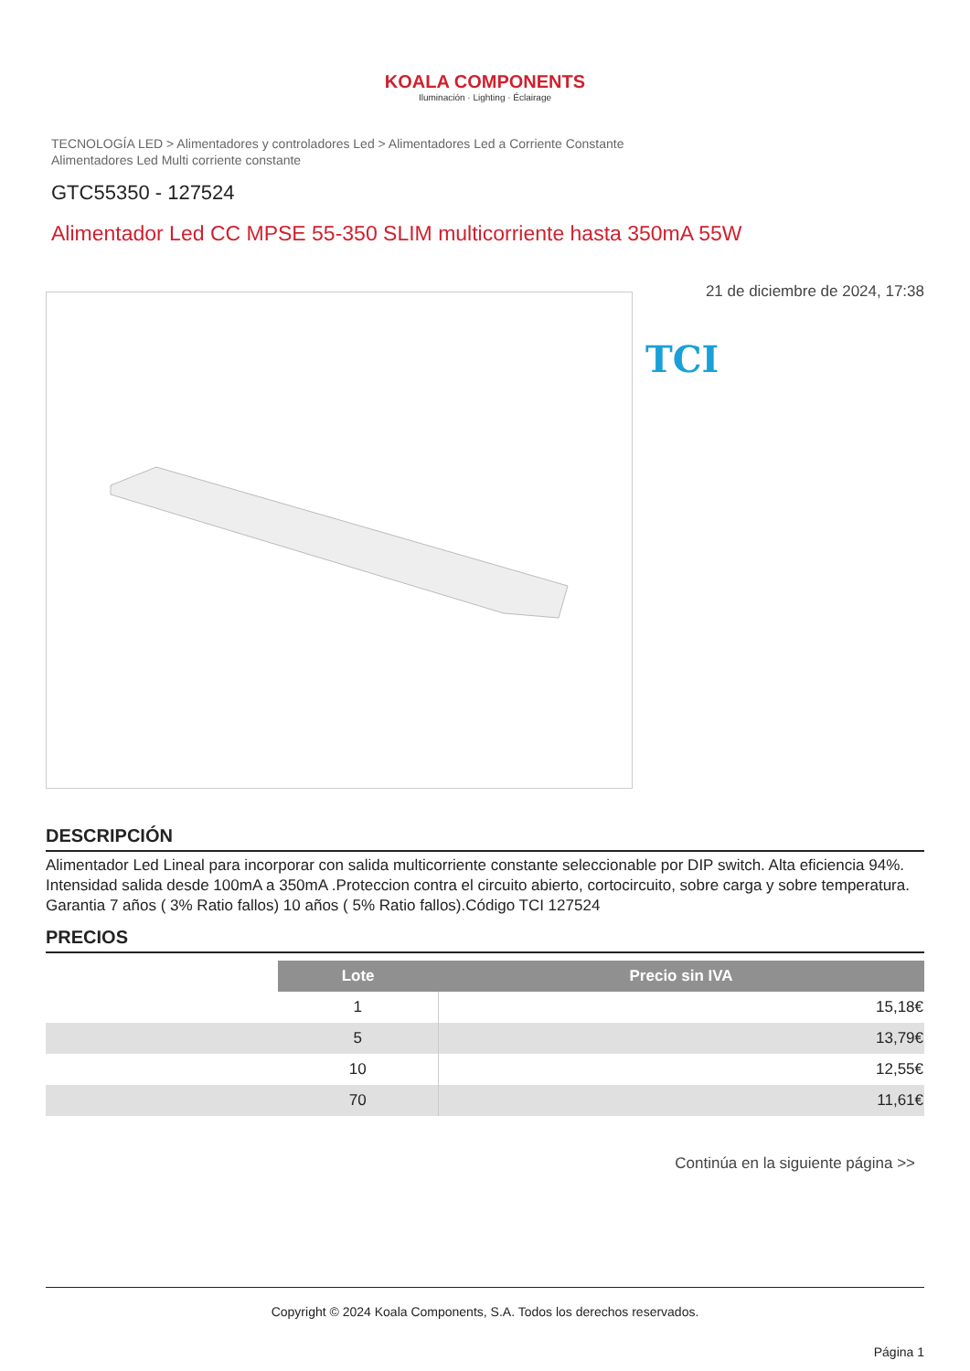KOALA COMPONENTS
Iluminación · Lighting · Éclairage
TECNOLOGÍA LED > Alimentadores y controladores Led > Alimentadores Led a Corriente Constante
Alimentadores Led Multi corriente constante
GTC55350 - 127524
Alimentador Led CC MPSE 55-350 SLIM multicorriente hasta 350mA 55W
21 de diciembre de 2024, 17:38
TCI
DESCRIPCIÓN
Alimentador Led Lineal para incorporar con salida multicorriente constante seleccionable por DIP switch. Alta eficiencia 94%. Intensidad salida desde 100mA a 350mA .Proteccion contra el circuito abierto, cortocircuito, sobre carga y sobre temperatura. Garantia 7 años ( 3% Ratio fallos) 10 años ( 5% Ratio fallos).Código TCI 127524
PRECIOS
| | Lote | Precio sin IVA |
| | 1 | 15,18€ |
| | 5 | 13,79€ |
| | 10 | 12,55€ |
| | 70 | 11,61€ |
Continúa en la siguiente página >>
Copyright © 2024 Koala Components, S.A. Todos los derechos reservados.
Página 1